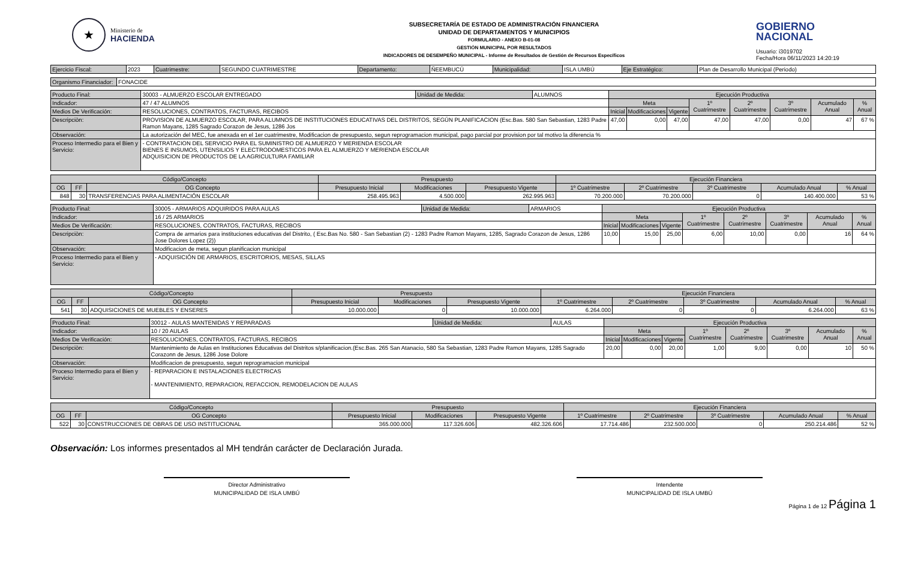★
Ministerio de
HACIENDA
SUBSECRETARÍA DE ESTADO DE ADMINISTRACIÓN FINANCIERA
UNIDAD DE DEPARTAMENTOS Y MUNICIPIOS
FORMULARIO - ANEXO B-01-08
GESTIÓN MUNICIPAL POR RESULTADOS
INDICADORES DE DESEMPEÑO MUNICIPAL - Informe de Resultados de Gestión de Recursos Específicos
GOBIERNO
NACIONAL
Usuario: i3019702
Fecha/Hora 06/11/2023 14:20:19
| Ejercicio Fiscal: | 2023 | Cuatrimestre: | SEGUNDO CUATRIMESTRE | Departamento: | ÑEEMBUCÚ | Municipalidad: | ISLA UMBÚ | Eje Estratégico: | Plan de Desarrollo Municipal (Periodo) |
| Organismo Financiador: | FONACIDE |
| Producto Final: | 30003 - ALMUERZO ESCOLAR ENTREGADO | Unidad de Medida: | ALUMNOS | Ejecución Productiva | | | | | | | |
| Indicador: | 47 / 47 ALUMNOS | | | Meta | | | 1º Cuatrimestre | 2º Cuatrimestre | 3º Cuatrimestre | Acumulado Anual | % Anual |
| Medios De Verificación: | RESOLUCIONES, CONTRATOS, FACTURAS, RECIBOS | | | Inicial | Modificaciones | Vigente | | | | | |
| Descripciòn: | PROVISION DE ALMUERZO ESCOLAR, PARA ALUMNOS DE INSTITUCIONES EDUCATIVAS DEL DISTRITOS, SEGÚN PLANIFICACION (Esc.Bas. 580 San Sebastian, 1283 Padre Ramon Mayans, 1285 Sagrado Corazon de Jesus, 1286 Jos | | | 47,00 | 0,00 | 47,00 | 47,00 | 47,00 | 0,00 | 47 | 67 % |
| Observación: | La autorización del MEC, fue anexada en el 1er cuatrimestre, Modificacion de presupuesto, segun reprogramacion municipal, pago parcial por provision por tal motivo la diferencia % | | | | | | | | | | |
| Proceso Intermedio para el Bien y Servicio: | - CONTRATACION DEL SERVICIO PARA EL SUMINISTRO DE ALMUERZO Y MERIENDA ESCOLAR BIENES E INSUMOS, UTENSILIOS Y ELECTRODOMESTICOS PARA EL ALMUERZO Y MERIENDA ESCOLAR ADQUISICION DE PRODUCTOS DE LA AGRICULTURA FAMILIAR | | | | | | | | | | |
| Código/Concepto | | | Presupuesto | | | Ejecución Financiera | | | | |
| --- | --- | --- | --- | --- | --- | --- | --- | --- | --- | --- |
| OG | FF | OG Concepto | Presupuesto Inicial | Modificaciones | Presupuesto Vigente | 1º Cuatrimestre | 2º Cuatrimestre | 3º Cuatrimestre | Acumulado Anual | % Anual |
| 848 | 30 | TRANSFERENCIAS PARA ALIMENTACIÓN ESCOLAR | 258.495.963 | 4.500.000 | 262.995.963 | 70.200.000 | 70.200.000 | 0 | 140.400.000 | 53 % |
| Producto Final: | 30005 - ARMARIOS ADQUIRIDOS PARA AULAS | Unidad de Medida: | ARMARIOS | Ejecución Productiva | | | | | | | |
| Indicador: | 16 / 25 ARMARIOS | | | Meta | | | 1º Cuatrimestre | 2º Cuatrimestre | 3º Cuatrimestre | Acumulado Anual | % Anual |
| Medios De Verificación: | RESOLUCIONES, CONTRATOS, FACTURAS, RECIBOS | | | Inicial | Modificaciones | Vigente | | | | | |
| Descripciòn: | Compra de armarios para instituciones educativas del Distrito, ( Esc.Bas No. 580 - San Sebastian (2) - 1283 Padre Ramon Mayans, 1285, Sagrado Corazon de Jesus, 1286 Jose Dolores Lopez (2)) | | | 10,00 | 15,00 | 25,00 | 6,00 | 10,00 | 0,00 | 16 | 64 % |
| Observación: | Modificacion de meta, segun planificacion municipal | | | | | | | | | | |
| Proceso Intermedio para el Bien y Servicio: | - ADQUISICIÓN DE ARMARIOS, ESCRITORIOS, MESAS, SILLAS | | | | | | | | | | |
| Código/Concepto | | | Presupuesto | | | Ejecución Financiera | | | | |
| --- | --- | --- | --- | --- | --- | --- | --- | --- | --- | --- |
| OG | FF | OG Concepto | Presupuesto Inicial | Modificaciones | Presupuesto Vigente | 1º Cuatrimestre | 2º Cuatrimestre | 3º Cuatrimestre | Acumulado Anual | % Anual |
| 541 | 30 | ADQUISICIONES DE MUEBLES Y ENSERES | 10.000.000 | 0 | 10.000.000 | 6.264.000 | 0 | 0 | 6.264.000 | 63 % |
| Producto Final: | 30012 - AULAS MANTENIDAS Y REPARADAS | Unidad de Medida: | AULAS | Ejecución Productiva | | | | | | | |
| Indicador: | 10 / 20 AULAS | | | Meta | | | 1º Cuatrimestre | 2º Cuatrimestre | 3º Cuatrimestre | Acumulado Anual | % Anual |
| Medios De Verificación: | RESOLUCIONES, CONTRATOS, FACTURAS, RECIBOS | | | Inicial | Modificaciones | Vigente | | | | | |
| Descripciòn: | Mantenimiento de Aulas en Instituciones Educativas del Distritos s/planificacion.(Esc.Bas. 265 San Atanacio, 580 Sa Sebastian, 1283 Padre Ramon Mayans, 1285 Sagrado Corazonn de Jesus, 1286 Jose Dolore | | | 20,00 | 0,00 | 20,00 | 1,00 | 9,00 | 0,00 | 10 | 50 % |
| Observación: | Modificacion de presupuesto, segun reprogramacion municipal | | | | | | | | | | |
| Proceso Intermedio para el Bien y Servicio: | - REPARACION E INSTALACIONES ELECTRICAS - MANTENIMIENTO, REPARACION, REFACCION, REMODELACION DE AULAS | | | | | | | | | | |
| Código/Concepto | | | Presupuesto | | | Ejecución Financiera | | | | |
| --- | --- | --- | --- | --- | --- | --- | --- | --- | --- | --- |
| OG | FF | OG Concepto | Presupuesto Inicial | Modificaciones | Presupuesto Vigente | 1º Cuatrimestre | 2º Cuatrimestre | 3º Cuatrimestre | Acumulado Anual | % Anual |
| 522 | 30 | CONSTRUCCIONES DE OBRAS DE USO INSTITUCIONAL | 365.000.000 | 117.326.606 | 482.326.606 | 17.714.486 | 232.500.000 | 0 | 250.214.486 | 52 % |
Observación: Los informes presentados al MH tendrán carácter de Declaración Jurada.
Director Administrativo
MUNICIPALIDAD DE ISLA UMBÚ
Intendente
MUNICIPALIDAD DE ISLA UMBÚ
Página 1 de 12 Página 1